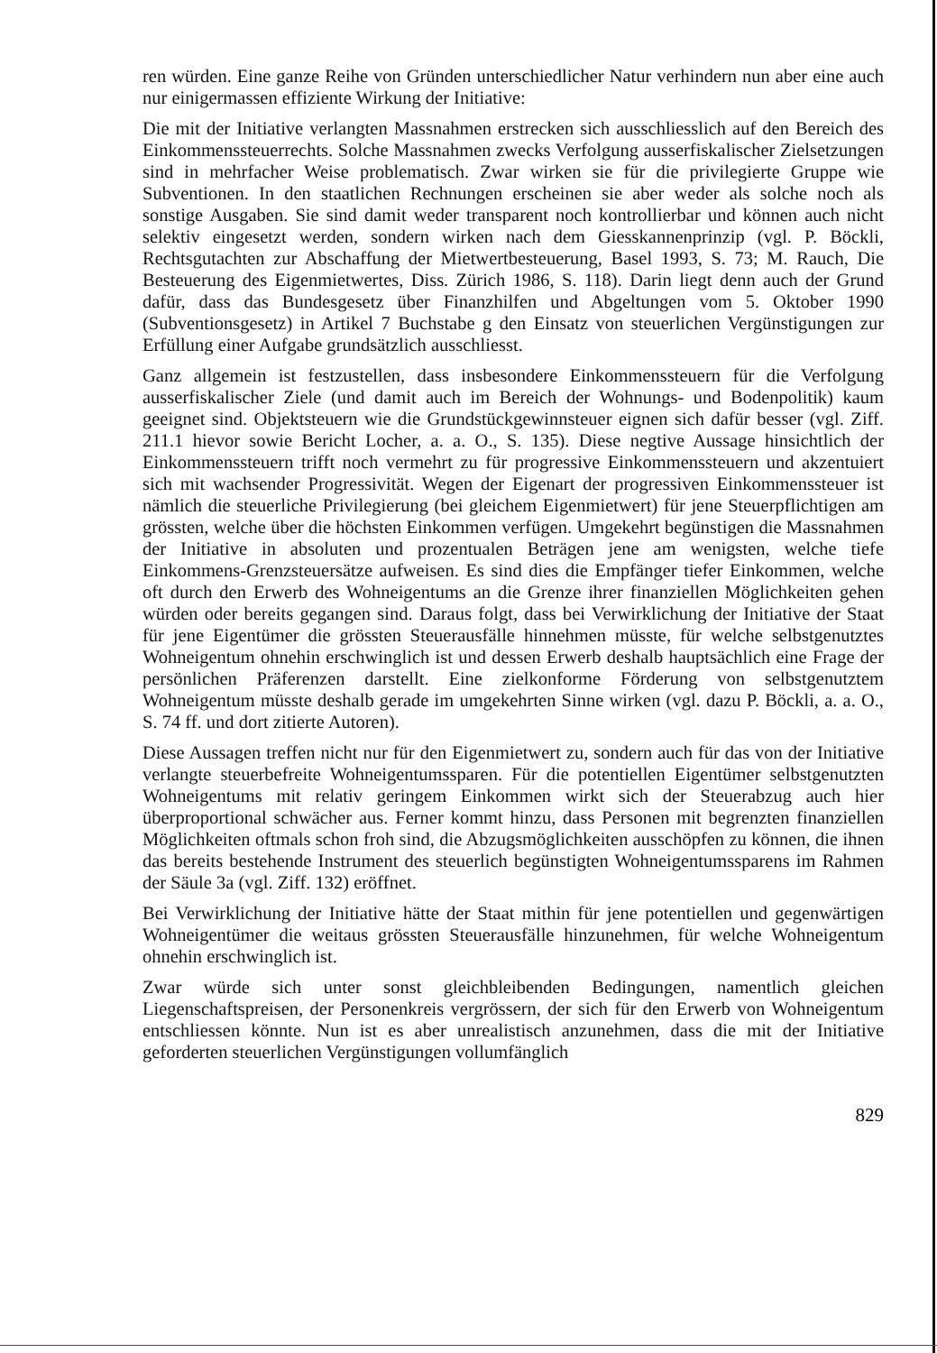ren würden. Eine ganze Reihe von Gründen unterschiedlicher Natur verhindern nun aber eine auch nur einigermassen effiziente Wirkung der Initiative:
Die mit der Initiative verlangten Massnahmen erstrecken sich ausschliesslich auf den Bereich des Einkommenssteuerrechts. Solche Massnahmen zwecks Verfolgung ausserfiskalischer Zielsetzungen sind in mehrfacher Weise problematisch. Zwar wirken sie für die privilegierte Gruppe wie Subventionen. In den staatlichen Rechnungen erscheinen sie aber weder als solche noch als sonstige Ausgaben. Sie sind damit weder transparent noch kontrollierbar und können auch nicht selektiv eingesetzt werden, sondern wirken nach dem Giesskannenprinzip (vgl. P. Böckli, Rechtsgutachten zur Abschaffung der Mietwertbesteuerung, Basel 1993, S. 73; M. Rauch, Die Besteuerung des Eigenmietwertes, Diss. Zürich 1986, S. 118). Darin liegt denn auch der Grund dafür, dass das Bundesgesetz über Finanzhilfen und Abgeltungen vom 5. Oktober 1990 (Subventionsgesetz) in Artikel 7 Buchstabe g den Einsatz von steuerlichen Vergünstigungen zur Erfüllung einer Aufgabe grundsätzlich ausschliesst.
Ganz allgemein ist festzustellen, dass insbesondere Einkommenssteuern für die Verfolgung ausserfiskalischer Ziele (und damit auch im Bereich der Wohnungs- und Bodenpolitik) kaum geeignet sind. Objektsteuern wie die Grundstückgewinnsteuer eignen sich dafür besser (vgl. Ziff. 211.1 hievor sowie Bericht Locher, a. a. O., S. 135). Diese negtive Aussage hinsichtlich der Einkommenssteuern trifft noch vermehrt zu für progressive Einkommenssteuern und akzentuiert sich mit wachsender Progressivität. Wegen der Eigenart der progressiven Einkommenssteuer ist nämlich die steuerliche Privilegierung (bei gleichem Eigenmietwert) für jene Steuerpflichtigen am grössten, welche über die höchsten Einkommen verfügen. Umgekehrt begünstigen die Massnahmen der Initiative in absoluten und prozentualen Beträgen jene am wenigsten, welche tiefe Einkommens-Grenzsteuersätze aufweisen. Es sind dies die Empfänger tiefer Einkommen, welche oft durch den Erwerb des Wohneigentums an die Grenze ihrer finanziellen Möglichkeiten gehen würden oder bereits gegangen sind. Daraus folgt, dass bei Verwirklichung der Initiative der Staat für jene Eigentümer die grössten Steuerausfälle hinnehmen müsste, für welche selbstgenutztes Wohneigentum ohnehin erschwinglich ist und dessen Erwerb deshalb hauptsächlich eine Frage der persönlichen Präferenzen darstellt. Eine zielkonforme Förderung von selbstgenutztem Wohneigentum müsste deshalb gerade im umgekehrten Sinne wirken (vgl. dazu P. Böckli, a. a. O., S. 74 ff. und dort zitierte Autoren).
Diese Aussagen treffen nicht nur für den Eigenmietwert zu, sondern auch für das von der Initiative verlangte steuerbefreite Wohneigentumssparen. Für die potentiellen Eigentümer selbstgenutzten Wohneigentums mit relativ geringem Einkommen wirkt sich der Steuerabzug auch hier überproportional schwächer aus. Ferner kommt hinzu, dass Personen mit begrenzten finanziellen Möglichkeiten oftmals schon froh sind, die Abzugsmöglichkeiten ausschöpfen zu können, die ihnen das bereits bestehende Instrument des steuerlich begünstigten Wohneigentumssparens im Rahmen der Säule 3a (vgl. Ziff. 132) eröffnet.
Bei Verwirklichung der Initiative hätte der Staat mithin für jene potentiellen und gegenwärtigen Wohneigentümer die weitaus grössten Steuerausfälle hinzunehmen, für welche Wohneigentum ohnehin erschwinglich ist.
Zwar würde sich unter sonst gleichbleibenden Bedingungen, namentlich gleichen Liegenschaftspreisen, der Personenkreis vergrössern, der sich für den Erwerb von Wohneigentum entschliessen könnte. Nun ist es aber unrealistisch anzunehmen, dass die mit der Initiative geforderten steuerlichen Vergünstigungen vollumfänglich
829